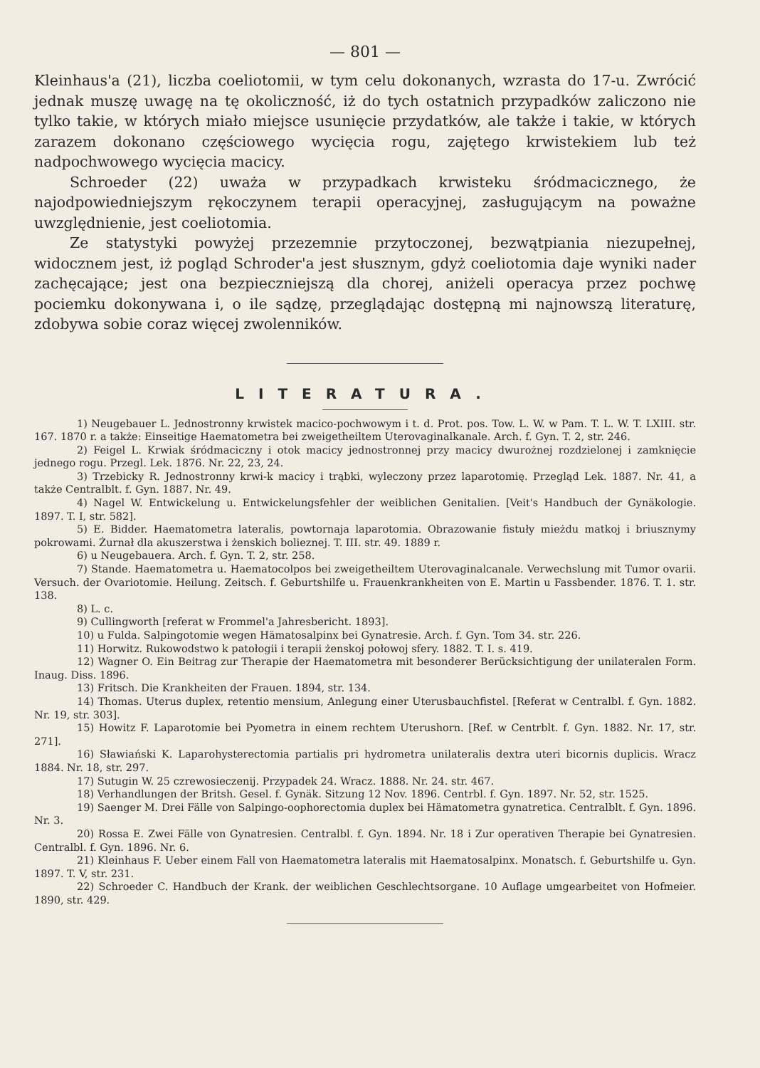— 801 —
Kleinhaus'a (21), liczba coeliotomii, w tym celu dokonanych, wzrasta do 17-u. Zwrócić jednak muszę uwagę na tę okoliczność, iż do tych ostatnich przypadków zaliczono nie tylko takie, w których miało miejsce usunięcie przydatków, ale także i takie, w których zarazem dokonano częściowego wycięcia rogu, zajętego krwistekiem lub też nadpochwowego wycięcia macicy.
Schroeder (22) uważa w przypadkach krwisteku śródmacicznego, że najodpowiedniejszym rękoczynem terapii operacyjnej, zasługującym na poważne uwzględnienie, jest coeliotomia.
Ze statystyki powyżej przezemnie przytoczonej, bezwątpiania niezupełnej, widocznem jest, iż pogląd Schroder'a jest słusznym, gdyż coeliotomia daje wyniki nader zachęcające; jest ona bezpieczniejszą dla chorej, aniżeli operacya przez pochwę pociemku dokonywana i, o ile sądzę, przeglądając dostępną mi najnowszą literaturę, zdobywa sobie coraz więcej zwolenników.
LITERATURA.
1) Neugebauer L. Jednostronny krwistek macico-pochwowym i t. d. Prot. pos. Tow. L. W. w Pam. T. L. W. T. LXIII. str. 167. 1870 r. a także: Einseitige Haematometra bei zweigetheiltem Uterovaginalkanale. Arch. f. Gyn. T. 2, str. 246.
2) Feigel L. Krwiak śródmaciczny i otok macicy jednostronnej przy macicy dwurożnej rozdzielonej i zamknięcie jednego rogu. Przegl. Lek. 1876. Nr. 22, 23, 24.
3) Trzebicky R. Jednostronny krwi-k macicy i trąbki, wyleczony przez laparotomię. Przegląd Lek. 1887. Nr. 41, a także Centralblt. f. Gyn. 1887. Nr. 49.
4) Nagel W. Entwickelung u. Entwickelungsfehler der weiblichen Genitalien. [Veit's Handbuch der Gynäkologie. 1897. T. I, str. 582].
5) E. Bidder. Haematometra lateralis, powtornaja laparotomia. Obrazowanie fistuły mieżdu matkoj i briusznymy pokrowami. Żurnał dla akuszerstwa i żenskich bolieznej. T. III. str. 49. 1889 r.
6) u Neugebauera. Arch. f. Gyn. T. 2, str. 258.
7) Stande. Haematometra u. Haematocolpos bei zweigetheiltem Uterovaginalcanale. Verwechslung mit Tumor ovarii. Versuch. der Ovariotomie. Heilung. Zeitsch. f. Geburtshilfe u. Frauenkrankheiten von E. Martin u Fassbender. 1876. T. 1. str. 138.
8) L. c.
9) Cullingworth [referat w Frommel'a Jahresbericht. 1893].
10) u Fulda. Salpingotomie wegen Hämatosalpinx bei Gynatresie. Arch. f. Gyn. Tom 34. str. 226.
11) Horwitz. Rukowodstwo k patołogii i terapii żenskoj połowoj sfery. 1882. T. I. s. 419.
12) Wagner O. Ein Beitrag zur Therapie der Haematometra mit besonderer Berücksichtigung der unilateralen Form. Inaug. Diss. 1896.
13) Fritsch. Die Krankheiten der Frauen. 1894, str. 134.
14) Thomas. Uterus duplex, retentio mensium, Anlegung einer Uterusbauchfistel. [Referat w Centralbl. f. Gyn. 1882. Nr. 19, str. 303].
15) Howitz F. Laparotomie bei Pyometra in einem rechtem Uterushorn. [Ref. w Centrblt. f. Gyn. 1882. Nr. 17, str. 271].
16) Sławiański K. Laparohysterectomia partialis pri hydrometra unilateralis dextra uteri bicornis duplicis. Wracz 1884. Nr. 18, str. 297.
17) Sutugin W. 25 czrewosieczenij. Przypadek 24. Wracz. 1888. Nr. 24. str. 467.
18) Verhandlungen der Britsh. Gesel. f. Gynäk. Sitzung 12 Nov. 1896. Centrbl. f. Gyn. 1897. Nr. 52, str. 1525.
19) Saenger M. Drei Fälle von Salpingo-oophorectomia duplex bei Hämatometra gynatretica. Centralblt. f. Gyn. 1896. Nr. 3.
20) Rossa E. Zwei Fälle von Gynatresien. Centralbl. f. Gyn. 1894. Nr. 18 i Zur operativen Therapie bei Gynatresien. Centralbl. f. Gyn. 1896. Nr. 6.
21) Kleinhaus F. Ueber einem Fall von Haematometra lateralis mit Haematosalpinx. Monatsch. f. Geburtshilfe u. Gyn. 1897. T. V, str. 231.
22) Schroeder C. Handbuch der Krank. der weiblichen Geschlechtsorgane. 10 Auflage umgearbeitet von Hofmeier. 1890, str. 429.